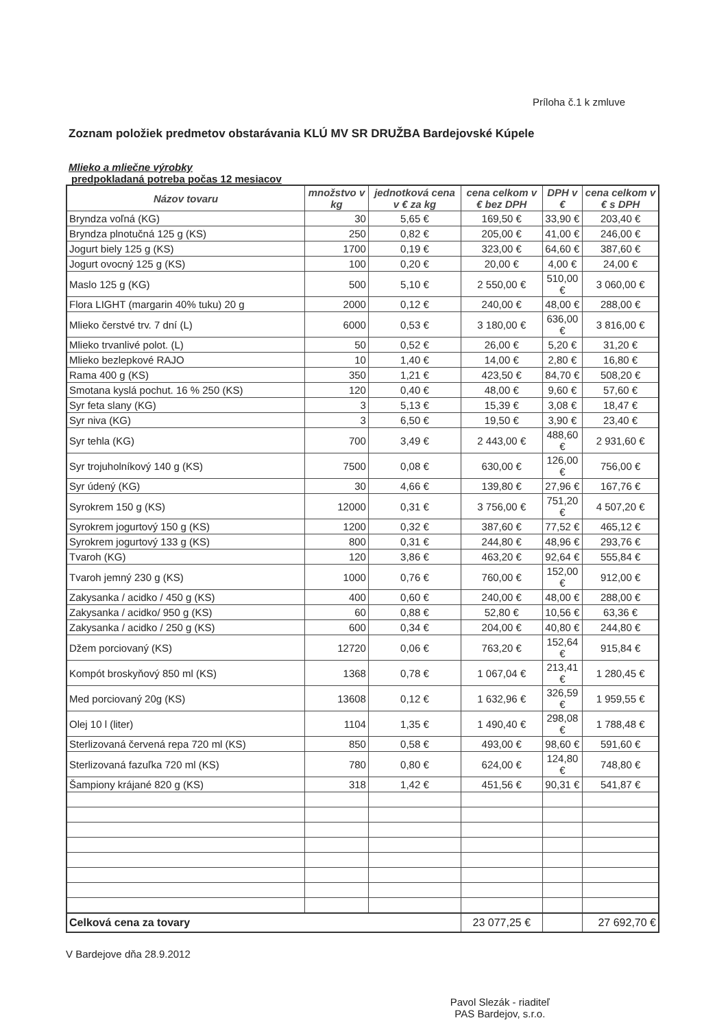Príloha č.1 k zmluve
Zoznam položiek predmetov obstarávania KLÚ MV SR DRUŽBA Bardejovské Kúpele
Mlieko a mliečne výrobky
predpokladaná potreba počas 12 mesiacov
| Názov tovaru | množstvo v kg | jednotková cena v € za kg | cena celkom v € bez DPH | DPH v € | cena celkom v € s DPH |
| --- | --- | --- | --- | --- | --- |
| Bryndza voľná (KG) | 30 | 5,65 € | 169,50 € | 33,90 € | 203,40 € |
| Bryndza plnotučná 125 g (KS) | 250 | 0,82 € | 205,00 € | 41,00 € | 246,00 € |
| Jogurt biely 125 g (KS) | 1700 | 0,19 € | 323,00 € | 64,60 € | 387,60 € |
| Jogurt ovocný 125 g (KS) | 100 | 0,20 € | 20,00 € | 4,00 € | 24,00 € |
| Maslo 125 g (KG) | 500 | 5,10 € | 2 550,00 € | 510,00 € | 3 060,00 € |
| Flora LIGHT (margarin 40% tuku) 20 g | 2000 | 0,12 € | 240,00 € | 48,00 € | 288,00 € |
| Mlieko čerstvé trv. 7 dní (L) | 6000 | 0,53 € | 3 180,00 € | 636,00 € | 3 816,00 € |
| Mlieko trvanlivé polot. (L) | 50 | 0,52 € | 26,00 € | 5,20 € | 31,20 € |
| Mlieko bezlepkové RAJO | 10 | 1,40 € | 14,00 € | 2,80 € | 16,80 € |
| Rama 400 g (KS) | 350 | 1,21 € | 423,50 € | 84,70 € | 508,20 € |
| Smotana kyslá pochut. 16 % 250 (KS) | 120 | 0,40 € | 48,00 € | 9,60 € | 57,60 € |
| Syr feta slany (KG) | 3 | 5,13 € | 15,39 € | 3,08 € | 18,47 € |
| Syr niva (KG) | 3 | 6,50 € | 19,50 € | 3,90 € | 23,40 € |
| Syr tehla (KG) | 700 | 3,49 € | 2 443,00 € | 488,60 € | 2 931,60 € |
| Syr trojuholníkový 140 g (KS) | 7500 | 0,08 € | 630,00 € | 126,00 € | 756,00 € |
| Syr údený (KG) | 30 | 4,66 € | 139,80 € | 27,96 € | 167,76 € |
| Syrokrem 150 g (KS) | 12000 | 0,31 € | 3 756,00 € | 751,20 € | 4 507,20 € |
| Syrokrem jogurtový 150 g (KS) | 1200 | 0,32 € | 387,60 € | 77,52 € | 465,12 € |
| Syrokrem jogurtový 133 g (KS) | 800 | 0,31 € | 244,80 € | 48,96 € | 293,76 € |
| Tvaroh (KG) | 120 | 3,86 € | 463,20 € | 92,64 € | 555,84 € |
| Tvaroh jemný 230 g (KS) | 1000 | 0,76 € | 760,00 € | 152,00 € | 912,00 € |
| Zakysanka / acidko / 450 g (KS) | 400 | 0,60 € | 240,00 € | 48,00 € | 288,00 € |
| Zakysanka / acidko/ 950 g (KS) | 60 | 0,88 € | 52,80 € | 10,56 € | 63,36 € |
| Zakysanka / acidko / 250 g (KS) | 600 | 0,34 € | 204,00 € | 40,80 € | 244,80 € |
| Džem porciovaný (KS) | 12720 | 0,06 € | 763,20 € | 152,64 € | 915,84 € |
| Kompót broskyňový 850 ml (KS) | 1368 | 0,78 € | 1 067,04 € | 213,41 € | 1 280,45 € |
| Med porciovaný 20g (KS) | 13608 | 0,12 € | 1 632,96 € | 326,59 € | 1 959,55 € |
| Olej 10 l (liter) | 1104 | 1,35 € | 1 490,40 € | 298,08 € | 1 788,48 € |
| Sterlizovaná červená repa 720 ml (KS) | 850 | 0,58 € | 493,00 € | 98,60 € | 591,60 € |
| Sterlizovaná fazuľka 720 ml (KS) | 780 | 0,80 € | 624,00 € | 124,80 € | 748,80 € |
| Šampiony krájané 820 g (KS) | 318 | 1,42 € | 451,56 € | 90,31 € | 541,87 € |
| Celková cena za tovary | | | 23 077,25 € | | 27 692,70 € |
V Bardejove dňa 28.9.2012
Pavol Slezák - riaditeľ
PAS Bardejov, s.r.o.